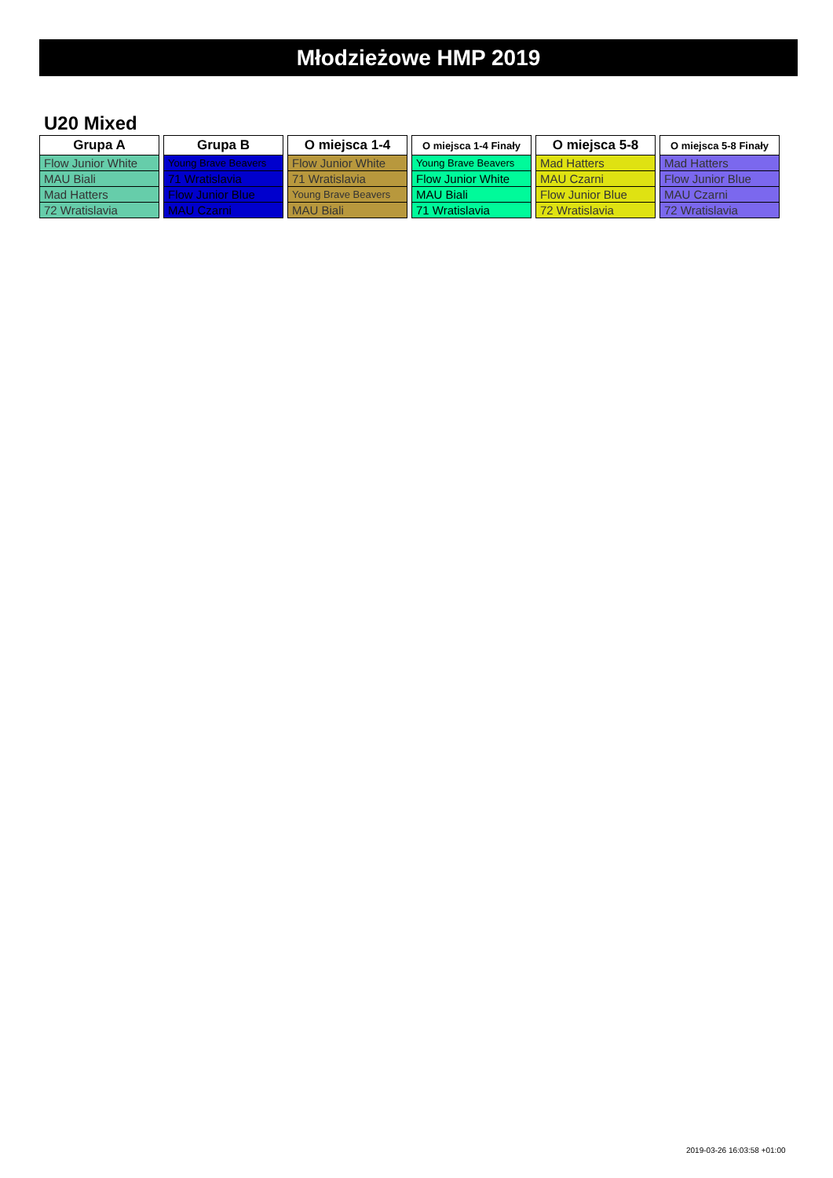Młodzieżowe HMP 2019
U20 Mixed
| Grupa A |
| --- |
| Flow Junior White |
| MAU Biali |
| Mad Hatters |
| 72 Wratislavia |
| Grupa B |
| --- |
| Young Brave Beavers |
| 71 Wratislavia |
| Flow Junior Blue |
| MAU Czarni |
| O miejsca 1-4 |
| --- |
| Flow Junior White |
| 71 Wratislavia |
| Young Brave Beavers |
| MAU Biali |
| O miejsca 1-4 Finały |
| --- |
| Young Brave Beavers |
| Flow Junior White |
| MAU Biali |
| 71 Wratislavia |
| O miejsca 5-8 |
| --- |
| Mad Hatters |
| MAU Czarni |
| Flow Junior Blue |
| 72 Wratislavia |
| O miejsca 5-8 Finały |
| --- |
| Mad Hatters |
| Flow Junior Blue |
| MAU Czarni |
| 72 Wratislavia |
2019-03-26 16:03:58 +01:00